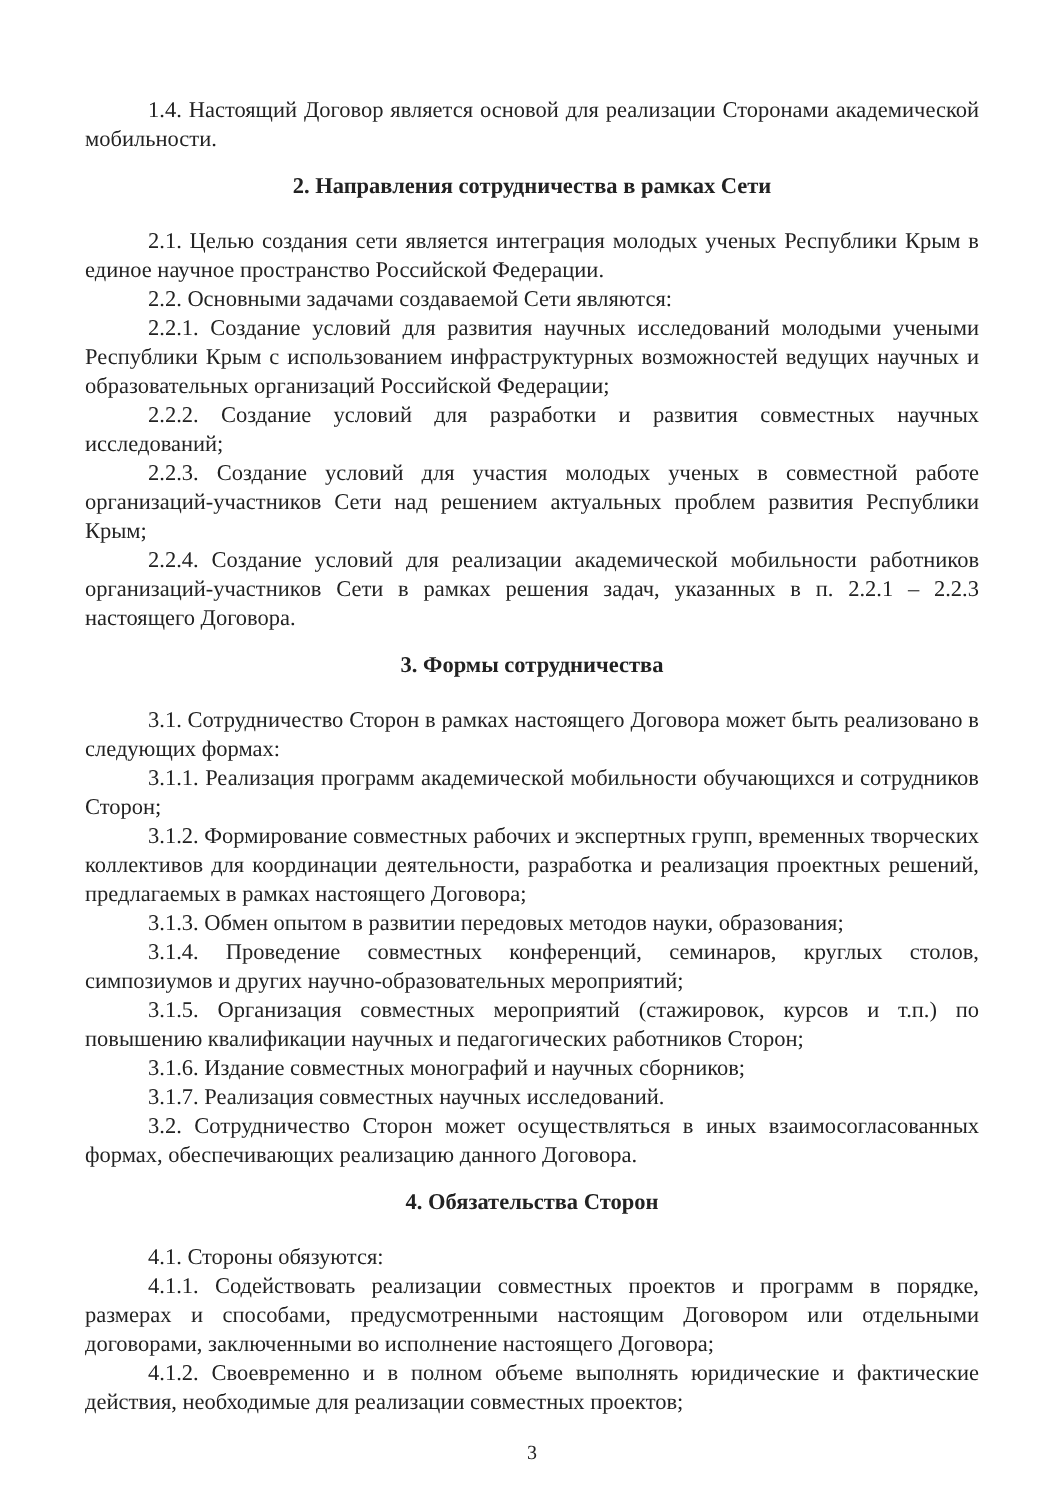1.4. Настоящий Договор является основой для реализации Сторонами академической мобильности.
2. Направления сотрудничества в рамках Сети
2.1. Целью создания сети является интеграция молодых ученых Республики Крым в единое научное пространство Российской Федерации.
2.2. Основными задачами создаваемой Сети являются:
2.2.1. Создание условий для развития научных исследований молодыми учеными Республики Крым с использованием инфраструктурных возможностей ведущих научных и образовательных организаций Российской Федерации;
2.2.2. Создание условий для разработки и развития совместных научных исследований;
2.2.3. Создание условий для участия молодых ученых в совместной работе организаций-участников Сети над решением актуальных проблем развития Республики Крым;
2.2.4. Создание условий для реализации академической мобильности работников организаций-участников Сети в рамках решения задач, указанных в п. 2.2.1 – 2.2.3 настоящего Договора.
3. Формы сотрудничества
3.1. Сотрудничество Сторон в рамках настоящего Договора может быть реализовано в следующих формах:
3.1.1. Реализация программ академической мобильности обучающихся и сотрудников Сторон;
3.1.2. Формирование совместных рабочих и экспертных групп, временных творческих коллективов для координации деятельности, разработка и реализация проектных решений, предлагаемых в рамках настоящего Договора;
3.1.3. Обмен опытом в развитии передовых методов науки, образования;
3.1.4. Проведение совместных конференций, семинаров, круглых столов, симпозиумов и других научно-образовательных мероприятий;
3.1.5. Организация совместных мероприятий (стажировок, курсов и т.п.) по повышению квалификации научных и педагогических работников Сторон;
3.1.6. Издание совместных монографий и научных сборников;
3.1.7. Реализация совместных научных исследований.
3.2. Сотрудничество Сторон может осуществляться в иных взаимосогласованных формах, обеспечивающих реализацию данного Договора.
4. Обязательства Сторон
4.1. Стороны обязуются:
4.1.1. Содействовать реализации совместных проектов и программ в порядке, размерах и способами, предусмотренными настоящим Договором или отдельными договорами, заключенными во исполнение настоящего Договора;
4.1.2. Своевременно и в полном объеме выполнять юридические и фактические действия, необходимые для реализации совместных проектов;
3